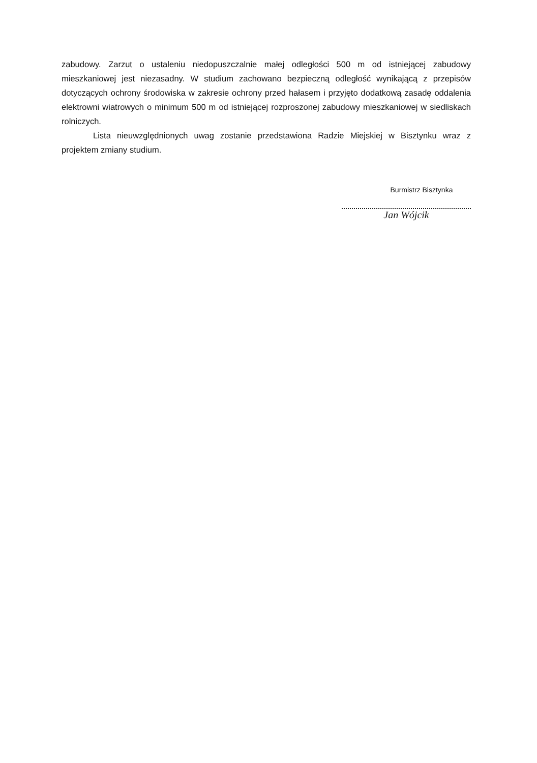zabudowy. Zarzut o ustaleniu niedopuszczalnie małej odległości 500 m od istniejącej zabudowy mieszkaniowej jest niezasadny. W studium zachowano bezpieczną odległość wynikającą z przepisów dotyczących ochrony środowiska w zakresie ochrony przed hałasem i przyjęto dodatkową zasadę oddalenia elektrowni wiatrowych o minimum 500 m od istniejącej rozproszonej zabudowy mieszkaniowej w siedliskach rolniczych.
Lista nieuwzględnionych uwag zostanie przedstawiona Radzie Miejskiej w Bisztynku wraz z projektem zmiany studium.
Burmistrz Bisztynka
Jan Wójcik